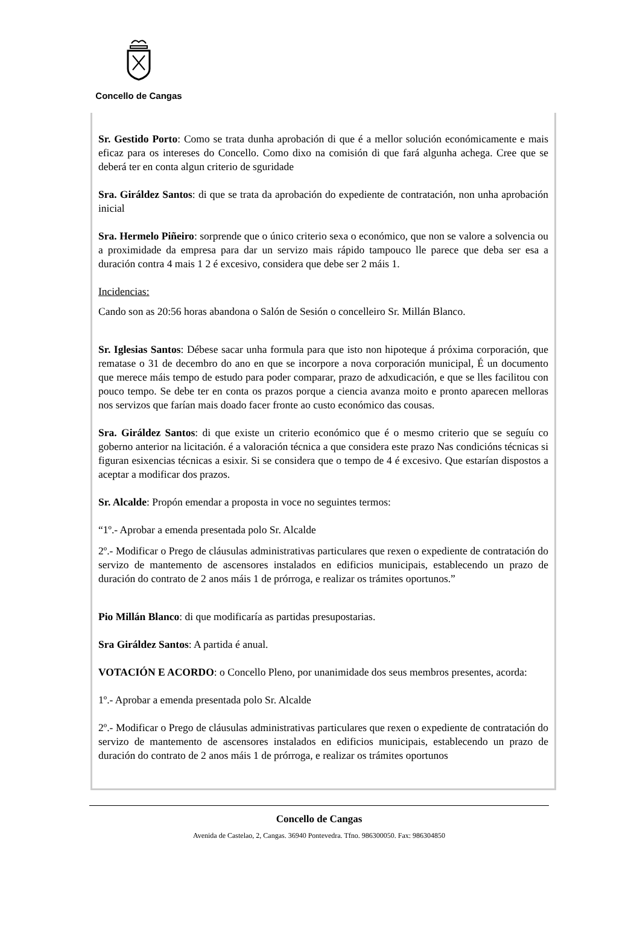Concello de Cangas
Sr. Gestido Porto: Como se trata dunha aprobación di que é a mellor solución económicamente e mais eficaz para os intereses do Concello. Como dixo na comisión di que fará algunha achega. Cree que se deberá ter en conta algun criterio de sguridade
Sra. Giráldez Santos: di que se trata da aprobación do expediente de contratación, non unha aprobación inicial
Sra. Hermelo Piñeiro: sorprende que o único criterio sexa o económico, que non se valore a solvencia ou a proximidade da empresa para dar un servizo mais rápido tampouco lle parece que deba ser esa a duración contra 4 mais 1 2 é excesivo, considera que debe ser 2 máis 1.
Incidencias:
Cando son as 20:56 horas abandona o Salón de Sesión o concelleiro Sr. Millán Blanco.
Sr. Iglesias Santos: Débese sacar unha formula para que isto non hipoteque á próxima corporación, que rematase o 31 de decembro do ano en que se incorpore a nova corporación municipal, É un documento que merece máis tempo de estudo para poder comparar, prazo de adxudicación, e que se lles facilitou con pouco tempo. Se debe ter en conta os prazos porque a ciencia avanza moito e pronto aparecen melloras nos servizos que farían mais doado facer fronte ao custo económico das cousas.
Sra. Giráldez Santos: di que existe un criterio económico que é o mesmo criterio que se seguíu co goberno anterior na licitación. é a valoración técnica a que considera este prazo Nas condicións técnicas si figuran esixencias técnicas a esixir. Si se considera que o tempo de 4 é excesivo. Que estarían dispostos a aceptar a modificar dos prazos.
Sr. Alcalde: Propón emendar a proposta in voce no seguintes termos:
“1º.- Aprobar a emenda presentada polo Sr. Alcalde
2º.- Modificar o Prego de cláusulas administrativas particulares que rexen o expediente de contratación do servizo de mantemento de ascensores instalados en edificios municipais, establecendo un prazo de duración do contrato de 2 anos máis 1 de prórroga, e realizar os trámites oportunos.”
Pio Millán Blanco: di que modificaría as partidas presupostarias.
Sra Giráldez Santos: A partida é anual.
VOTACIÓN E ACORDO: o Concello Pleno, por unanimidade dos seus membros presentes, acorda:
1º.- Aprobar a emenda presentada polo Sr. Alcalde
2º.- Modificar o Prego de cláusulas administrativas particulares que rexen o expediente de contratación do servizo de mantemento de ascensores instalados en edificios municipais, establecendo un prazo de duración do contrato de 2 anos máis 1 de prórroga, e realizar os trámites oportunos
Concello de Cangas
Avenida de Castelao, 2, Cangas. 36940 Pontevedra. Tfno. 986300050. Fax: 986304850